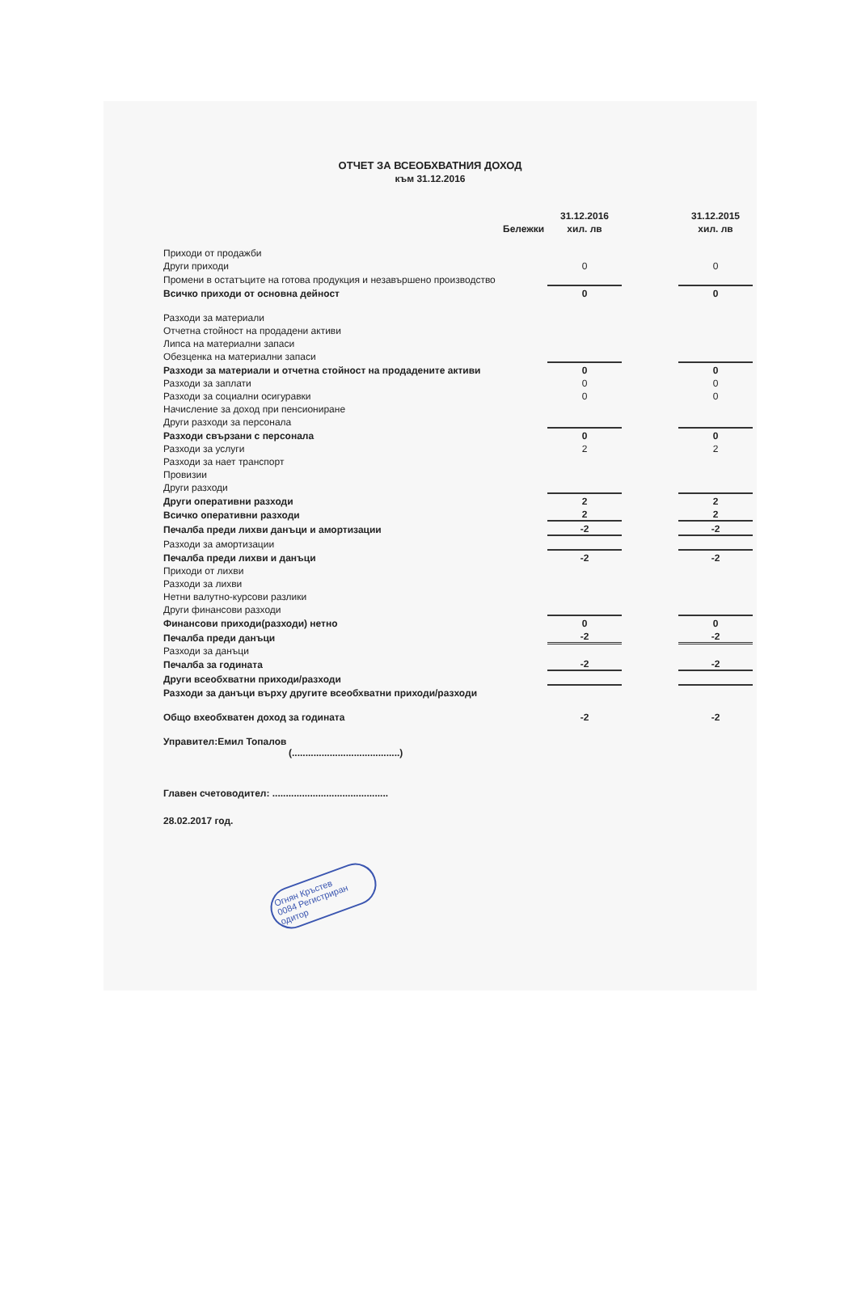ОТЧЕТ ЗА ВСЕОБХВАТНИЯ ДОХОД
към 31.12.2016
| | | 31.12.2016 | | 31.12.2015 |
| | Бележки | хил. лв | | хил. лв |
| Приходи от продажби | | | | |
| Други приходи | | 0 | | 0 |
| Промени в остатъците на готова продукция и незавършено производство | | | | |
| Всичко приходи от основна дейност | | 0 | | 0 |
| Разходи за материали | | | | |
| Отчетна стойност на продадени активи | | | | |
| Липса на материални запаси | | | | |
| Обезценка на материални запаси | | | | |
| Разходи за материали и отчетна стойност на продадените активи | | 0 | | 0 |
| Разходи за заплати | | 0 | | 0 |
| Разходи за социални осигуравки | | 0 | | 0 |
| Начисление за доход при пенсиониране | | | | |
| Други разходи за персонала | | | | |
| Разходи свързани с персонала | | 0 | | 0 |
| Разходи за услуги | | 2 | | 2 |
| Разходи за нает транспорт | | | | |
| Провизии | | | | |
| Други разходи | | | | |
| Други оперативни разходи | | 2 | | 2 |
| Всичко оперативни разходи | | 2 | | 2 |
| Печалба преди лихви данъци и амортизации | | -2 | | -2 |
| Разходи за амортизации | | | | |
| Печалба преди лихви и данъци | | -2 | | -2 |
| Приходи от лихви | | | | |
| Разходи за лихви | | | | |
| Нетни валутно-курсови разлики | | | | |
| Други финансови разходи | | | | |
| Финансови приходи(разходи) нетно | | 0 | | 0 |
| Печалба преди данъци | | -2 | | -2 |
| Разходи за данъци | | | | |
| Печалба за годината | | -2 | | -2 |
| Други всеобхватни приходи/разходи | | | | |
| Разходи за данъци върху другите всеобхватни приходи/разходи | | | | |
| Общо вхеобхватен доход за годината | | -2 | | -2 |
Управител:Емил Топалов
(........................................)
Главен счетоводител: ...........................................
28.02.2017 год.
Огнян Кръстев
0084 Регистриран одитор